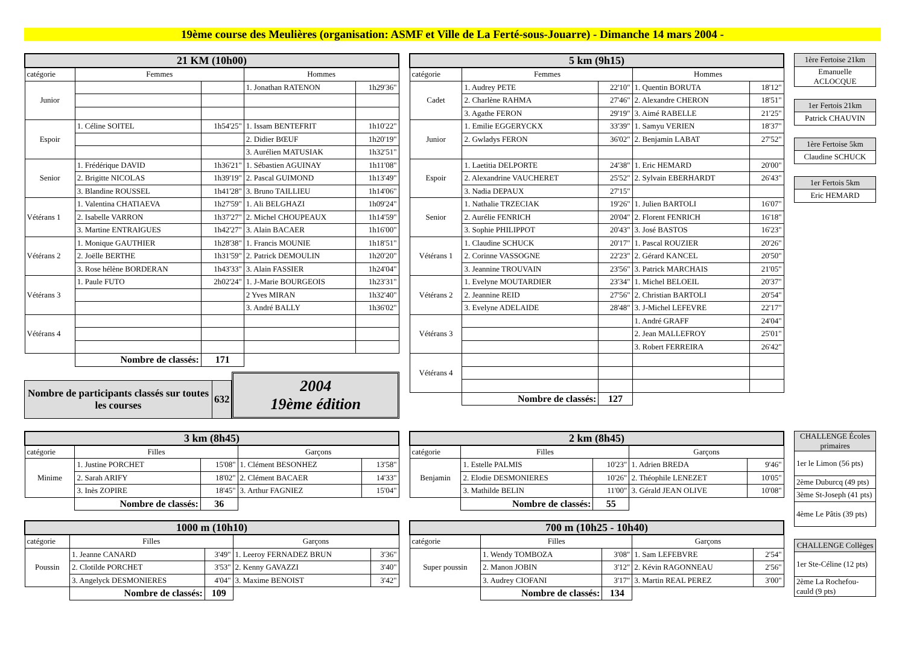19ème course des Meulières (organisation: ASMF et Ville de La Ferté-sous-Jouarre) - Dimanche 14 mars 2004 -
| 21 KM (10h00) | | | | |
| --- | --- | --- | --- | --- |
| catégorie | Femmes | | Hommes | |
| Junior | | | 1. Jonathan RATENON | 1h29'36" |
| Espoir | 1. Céline SOITEL | 1h54'25" | 1. Issam BENTEFRIT | 1h10'22" |
| | | | 2. Didier BŒUF | 1h20'19" |
| | | | 3. Aurélien MATUSIAK | 1h32'51" |
| Senior | 1. Frédérique DAVID | 1h36'21" | 1. Sébastien AGUINAY | 1h11'08" |
| | 2. Brigitte NICOLAS | 1h39'19" | 2. Pascal GUIMOND | 1h13'49" |
| | 3. Blandine ROUSSEL | 1h41'28" | 3. Bruno TAILLIEU | 1h14'06" |
| Vétérans 1 | 1. Valentina CHATIAEVA | 1h27'59" | 1. Ali BELGHAZI | 1h09'24" |
| | 2. Isabelle VARRON | 1h37'27" | 2. Michel CHOUPEAUX | 1h14'59" |
| | 3. Martine ENTRAIGUES | 1h42'27" | 3. Alain BACAER | 1h16'00" |
| Vétérans 2 | 1. Monique GAUTHIER | 1h28'38" | 1. Francis MOUNIE | 1h18'51" |
| | 2. Joëlle BERTHE | 1h31'59" | 2. Patrick DEMOULIN | 1h20'20" |
| | 3. Rose hélène BORDERAN | 1h43'33" | 3. Alain FASSIER | 1h24'04" |
| Vétérans 3 | 1. Paule FUTO | 2h02'24" | 1. J-Marie BOURGEOIS | 1h23'31" |
| | | | 2 Yves MIRAN | 1h32'40" |
| | | | 3. André BALLY | 1h36'02" |
| Vétérans 4 | | | | |
| | Nombre de classés: | 171 | | |
| Nombre de participants classés sur toutes les courses | 632 |
2004
19ème édition
| 5 km (9h15) | | | | |
| --- | --- | --- | --- | --- |
| catégorie | Femmes | | Hommes | |
| Cadet | 1. Audrey PETE | 22'10" | 1. Quentin BORUTA | 18'12" |
| | 2. Charlène RAHMA | 27'46" | 2. Alexandre CHERON | 18'51" |
| | 3. Agathe FERON | 29'19" | 3. Aimé RABELLE | 21'25" |
| Junior | 1. Emilie EGGERYCKX | 33'39" | 1. Samyu VERIEN | 18'37" |
| | 2. Gwladys FERON | 36'02" | 2. Benjamin LABAT | 27'52" |
| Espoir | 1. Laetitia DELPORTE | 24'38" | 1. Eric HEMARD | 20'00" |
| | 2. Alexandrine VAUCHERET | 25'52" | 2. Sylvain EBERHARDT | 26'43" |
| | 3. Nadia DEPAUX | 27'15" | | |
| Senior | 1. Nathalie TRZECIAK | 19'26" | 1. Julien BARTOLI | 16'07" |
| | 2. Aurélie FENRICH | 20'04" | 2. Florent FENRICH | 16'18" |
| | 3. Sophie PHILIPPOT | 20'43" | 3. José BASTOS | 16'23" |
| Vétérans 1 | 1. Claudine SCHUCK | 20'17" | 1. Pascal ROUZIER | 20'26" |
| | 2. Corinne VASSOGNE | 22'23" | 2. Gérard KANCEL | 20'50" |
| | 3. Jeannine TROUVAIN | 23'56" | 3. Patrick MARCHAIS | 21'05" |
| Vétérans 2 | 1. Evelyne MOUTARDIER | 23'34" | 1. Michel BELOEIL | 20'37" |
| | 2. Jeannine REID | 27'56" | 2. Christian BARTOLI | 20'54" |
| | 3. Evelyne ADELAIDE | 28'48" | 3. J-Michel LEFEVRE | 22'17" |
| Vétérans 3 | | | 1. André GRAFF | 24'04" |
| | | | 2. Jean MALLEFROY | 25'01" |
| | | | 3. Robert FERREIRA | 26'42" |
| Vétérans 4 | | | | |
| | Nombre de classés: | 127 | | |
| 1ère Fertoise 21km |
| Emanuelle ACLOCQUE |
| 1er Fertois 21km |
| Patrick CHAUVIN |
| 1ère Fertoise 5km |
| Claudine SCHUCK |
| 1er Fertois 5km |
| Eric HEMARD |
| 3 km (8h45) | | | | |
| --- | --- | --- | --- | --- |
| catégorie | Filles | | Garçons | |
| Minime | 1. Justine PORCHET | 15'08" | 1. Clément BESONHEZ | 13'58" |
| | 2. Sarah ARIFY | 18'02" | 2. Clément BACAER | 14'33" |
| | 3. Inès ZOPIRE | 18'45" | 3. Arthur FAGNIEZ | 15'04" |
| | Nombre de classés: | 36 | | |
| 1000 m (10h10) | | | | |
| --- | --- | --- | --- | --- |
| catégorie | Filles | | Garçons | |
| Poussin | 1. Jeanne CANARD | 3'49" | 1. Leeroy FERNADEZ BRUN | 3'36" |
| | 2. Clotilde PORCHET | 3'53" | 2. Kenny GAVAZZI | 3'40" |
| | 3. Angelyck DESMONIERES | 4'04" | 3. Maxime BENOIST | 3'42" |
| | Nombre de classés: | 109 | | |
| 2 km (8h45) | | | | |
| --- | --- | --- | --- | --- |
| catégorie | Filles | | Garçons | |
| Benjamin | 1. Estelle PALMIS | 10'23" | 1. Adrien BREDA | 9'46" |
| | 2. Elodie DESMONIERES | 10'26" | 2. Théophile LENEZET | 10'05" |
| | 3. Mathilde BELIN | 11'00" | 3. Gérald JEAN OLIVE | 10'08" |
| | Nombre de classés: | 55 | | |
| 700 m (10h25 - 10h40) | | | | |
| --- | --- | --- | --- | --- |
| catégorie | Filles | | Garçons | |
| Super poussin | 1. Wendy TOMBOZA | 3'08" | 1. Sam LEFEBVRE | 2'54" |
| | 2. Manon JOBIN | 3'12" | 2. Kévin RAGONNEAU | 2'56" |
| | 3. Audrey CIOFANI | 3'17" | 3. Martin REAL PEREZ | 3'00" |
| | Nombre de classés: | 134 | | |
| CHALLENGE Écoles primaires |
| 1er le Limon (56 pts) |
| 2ème Duburcq (49 pts) |
| 3ème St-Joseph (41 pts) |
| 4ème Le Pâtis (39 pts) |
| CHALLENGE Collèges |
| 1er Ste-Céline (12 pts) |
| 2ème La Rochefou-cauld (9 pts) |